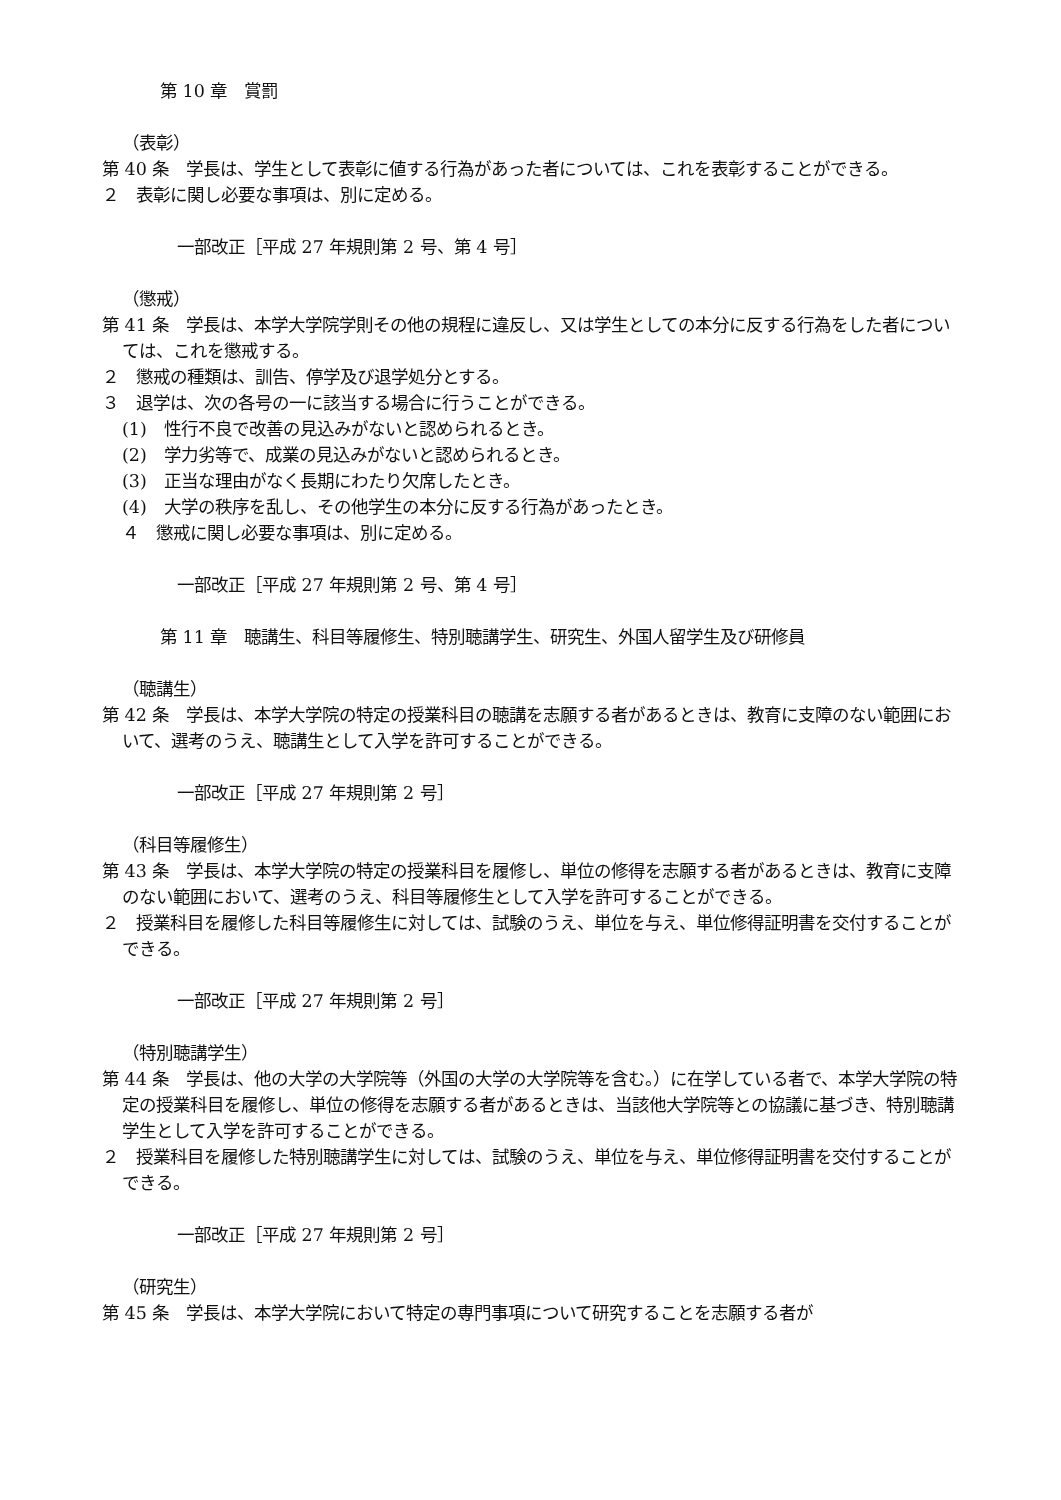第 10 章　賞罰
（表彰）
第 40 条　学長は、学生として表彰に値する行為があった者については、これを表彰することができる。
２　表彰に関し必要な事項は、別に定める。
一部改正［平成 27 年規則第 2 号、第 4 号］
（懲戒）
第 41 条　学長は、本学大学院学則その他の規程に違反し、又は学生としての本分に反する行為をした者については、これを懲戒する。
２　懲戒の種類は、訓告、停学及び退学処分とする。
３　退学は、次の各号の一に該当する場合に行うことができる。
(1)　性行不良で改善の見込みがないと認められるとき。
(2)　学力劣等で、成業の見込みがないと認められるとき。
(3)　正当な理由がなく長期にわたり欠席したとき。
(4)　大学の秩序を乱し、その他学生の本分に反する行為があったとき。
４　懲戒に関し必要な事項は、別に定める。
一部改正［平成 27 年規則第 2 号、第 4 号］
第 11 章　聴講生、科目等履修生、特別聴講学生、研究生、外国人留学生及び研修員
（聴講生）
第 42 条　学長は、本学大学院の特定の授業科目の聴講を志願する者があるときは、教育に支障のない範囲において、選考のうえ、聴講生として入学を許可することができる。
一部改正［平成 27 年規則第 2 号］
（科目等履修生）
第 43 条　学長は、本学大学院の特定の授業科目を履修し、単位の修得を志願する者があるときは、教育に支障のない範囲において、選考のうえ、科目等履修生として入学を許可することができる。
２　授業科目を履修した科目等履修生に対しては、試験のうえ、単位を与え、単位修得証明書を交付することができる。
一部改正［平成 27 年規則第 2 号］
（特別聴講学生）
第 44 条　学長は、他の大学の大学院等（外国の大学の大学院等を含む。）に在学している者で、本学大学院の特定の授業科目を履修し、単位の修得を志願する者があるときは、当該他大学院等との協議に基づき、特別聴講学生として入学を許可することができる。
２　授業科目を履修した特別聴講学生に対しては、試験のうえ、単位を与え、単位修得証明書を交付することができる。
一部改正［平成 27 年規則第 2 号］
（研究生）
第 45 条　学長は、本学大学院において特定の専門事項について研究することを志願する者が